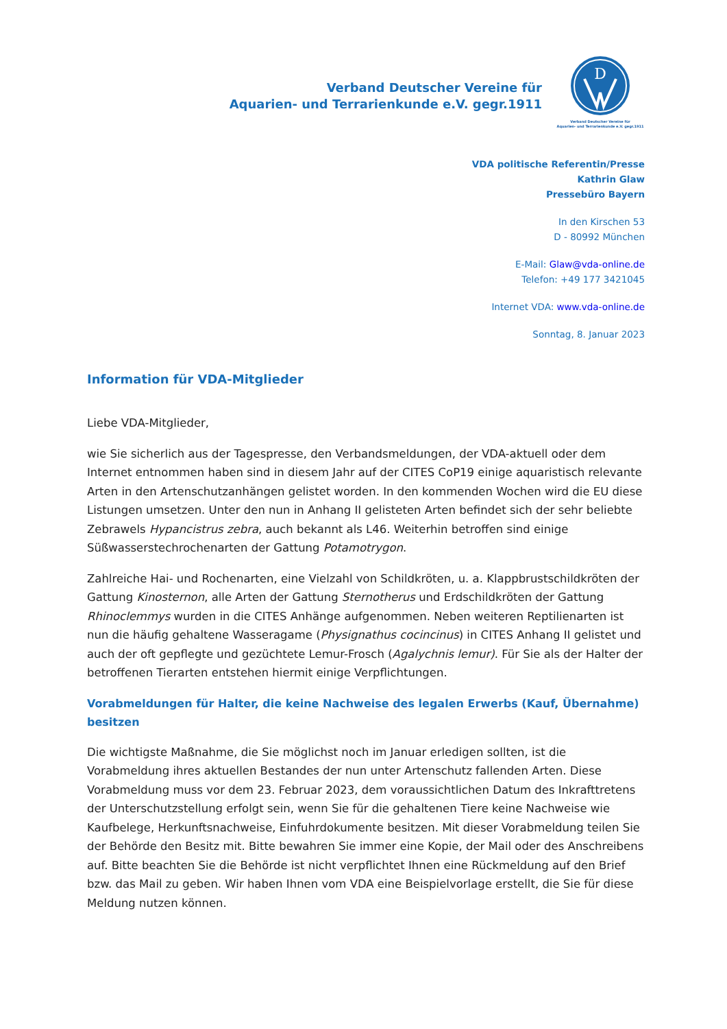Verband Deutscher Vereine für
Aquarien- und Terrarienkunde e.V. gegr.1911
D
Verband Deutscher Vereine für
Aquarien- und Terrarienkunde e.V. gegr.1911
VDA politische Referentin/Presse
Kathrin Glaw
Pressebüro Bayern
In den Kirschen 53
D - 80992 München
E-Mail: Glaw@vda-online.de
Telefon: +49 177 3421045
Internet VDA: www.vda-online.de
Sonntag, 8. Januar 2023
Information für VDA-Mitglieder
Liebe VDA-Mitglieder,
wie Sie sicherlich aus der Tagespresse, den Verbandsmeldungen, der VDA-aktuell oder dem Internet entnommen haben sind in diesem Jahr auf der CITES CoP19 einige aquaristisch relevante Arten in den Artenschutzanhängen gelistet worden. In den kommenden Wochen wird die EU diese Listungen umsetzen. Unter den nun in Anhang II gelisteten Arten befindet sich der sehr beliebte Zebrawels Hypancistrus zebra, auch bekannt als L46. Weiterhin betroffen sind einige Süßwasserstechrochenarten der Gattung Potamotrygon.
Zahlreiche Hai- und Rochenarten, eine Vielzahl von Schildkröten, u. a. Klappbrustschildkröten der Gattung Kinosternon, alle Arten der Gattung Sternotherus und Erdschildkröten der Gattung Rhinoclemmys wurden in die CITES Anhänge aufgenommen. Neben weiteren Reptilienarten ist nun die häufig gehaltene Wasseragame (Physignathus cocincinus) in CITES Anhang II gelistet und auch der oft gepflegte und gezüchtete Lemur-Frosch (Agalychnis lemur). Für Sie als der Halter der betroffenen Tierarten entstehen hiermit einige Verpflichtungen.
Vorabmeldungen für Halter, die keine Nachweise des legalen Erwerbs (Kauf, Übernahme) besitzen
Die wichtigste Maßnahme, die Sie möglichst noch im Januar erledigen sollten, ist die Vorabmeldung ihres aktuellen Bestandes der nun unter Artenschutz fallenden Arten. Diese Vorabmeldung muss vor dem 23. Februar 2023, dem voraussichtlichen Datum des Inkrafttretens der Unterschutzstellung erfolgt sein, wenn Sie für die gehaltenen Tiere keine Nachweise wie Kaufbelege, Herkunftsnachweise, Einfuhrdokumente besitzen. Mit dieser Vorabmeldung teilen Sie der Behörde den Besitz mit. Bitte bewahren Sie immer eine Kopie, der Mail oder des Anschreibens auf. Bitte beachten Sie die Behörde ist nicht verpflichtet Ihnen eine Rückmeldung auf den Brief bzw. das Mail zu geben. Wir haben Ihnen vom VDA eine Beispielvorlage erstellt, die Sie für diese Meldung nutzen können.